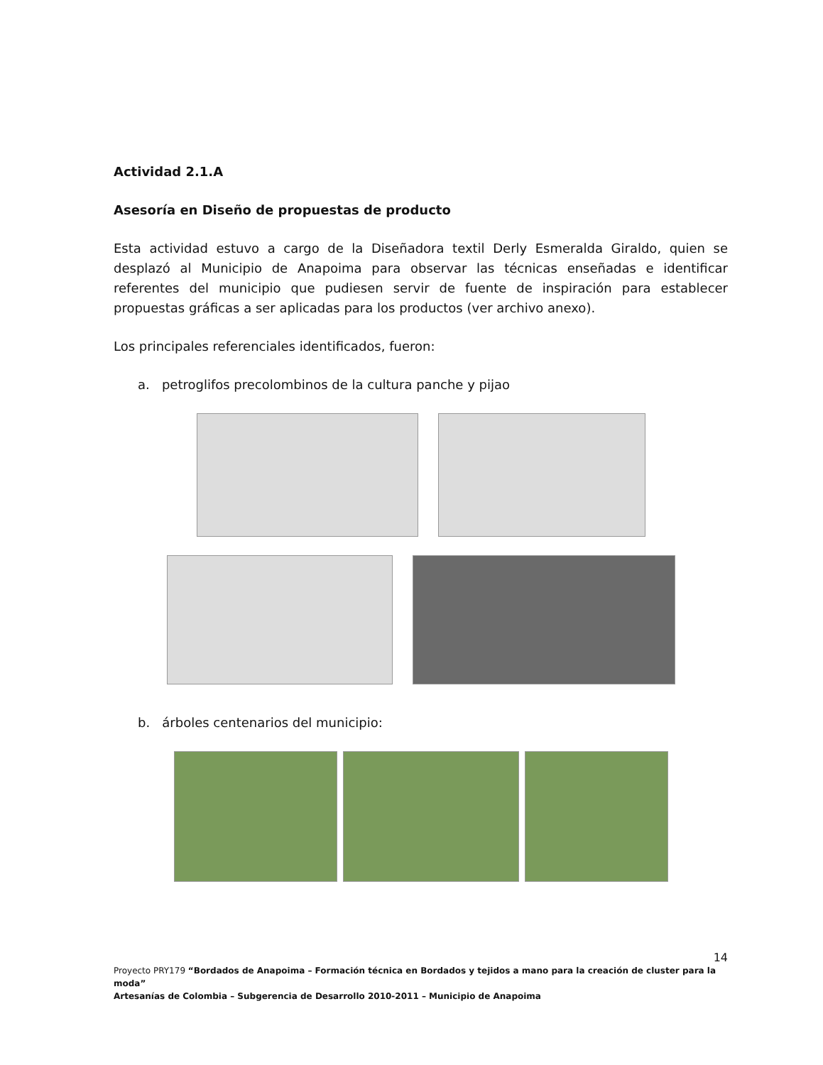Actividad 2.1.A
Asesoría en Diseño de propuestas de producto
Esta actividad estuvo a cargo de la Diseñadora textil Derly Esmeralda Giraldo, quien se desplazó al Municipio de Anapoima para observar las técnicas enseñadas e identificar referentes del municipio que pudiesen servir de fuente de inspiración para establecer propuestas gráficas a ser aplicadas para los productos (ver archivo anexo).
Los principales referenciales identificados, fueron:
a. petroglifos precolombinos de la cultura panche y pijao
b. árboles centenarios del municipio:
14
Proyecto PRY179 “Bordados de Anapoima – Formación técnica en Bordados y tejidos a mano para la creación de cluster para la moda”
Artesanías de Colombia – Subgerencia de Desarrollo 2010-2011 – Municipio de Anapoima